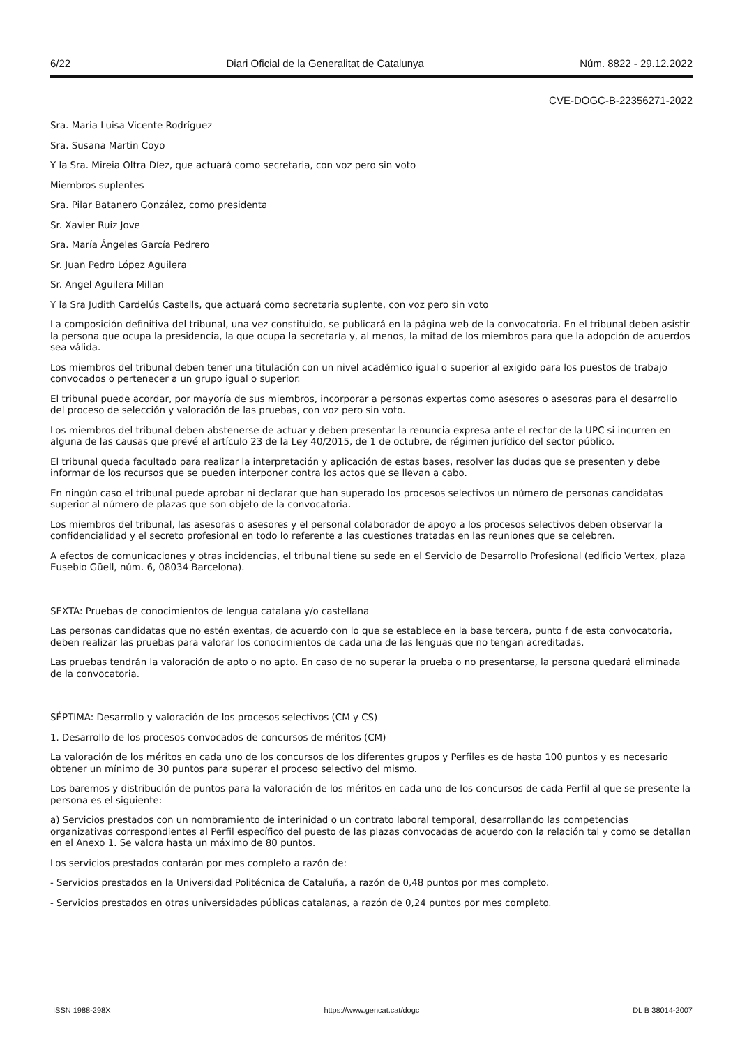6/22 Diari Oficial de la Generalitat de Catalunya Núm. 8822 - 29.12.2022
CVE-DOGC-B-22356271-2022
Sra. Maria Luisa Vicente Rodríguez
Sra. Susana Martin Coyo
Y la Sra. Mireia Oltra Díez, que actuará como secretaria, con voz pero sin voto
Miembros suplentes
Sra. Pilar Batanero González, como presidenta
Sr. Xavier Ruiz Jove
Sra. María Ángeles García Pedrero
Sr. Juan Pedro López Aguilera
Sr. Angel Aguilera Millan
Y la Sra Judith Cardelús Castells, que actuará como secretaria suplente, con voz pero sin voto
La composición definitiva del tribunal, una vez constituido, se publicará en la página web de la convocatoria. En el tribunal deben asistir la persona que ocupa la presidencia, la que ocupa la secretaría y, al menos, la mitad de los miembros para que la adopción de acuerdos sea válida.
Los miembros del tribunal deben tener una titulación con un nivel académico igual o superior al exigido para los puestos de trabajo convocados o pertenecer a un grupo igual o superior.
El tribunal puede acordar, por mayoría de sus miembros, incorporar a personas expertas como asesores o asesoras para el desarrollo del proceso de selección y valoración de las pruebas, con voz pero sin voto.
Los miembros del tribunal deben abstenerse de actuar y deben presentar la renuncia expresa ante el rector de la UPC si incurren en alguna de las causas que prevé el artículo 23 de la Ley 40/2015, de 1 de octubre, de régimen jurídico del sector público.
El tribunal queda facultado para realizar la interpretación y aplicación de estas bases, resolver las dudas que se presenten y debe informar de los recursos que se pueden interponer contra los actos que se llevan a cabo.
En ningún caso el tribunal puede aprobar ni declarar que han superado los procesos selectivos un número de personas candidatas superior al número de plazas que son objeto de la convocatoria.
Los miembros del tribunal, las asesoras o asesores y el personal colaborador de apoyo a los procesos selectivos deben observar la confidencialidad y el secreto profesional en todo lo referente a las cuestiones tratadas en las reuniones que se celebren.
A efectos de comunicaciones y otras incidencias, el tribunal tiene su sede en el Servicio de Desarrollo Profesional (edificio Vertex, plaza Eusebio Güell, núm. 6, 08034 Barcelona).
SEXTA: Pruebas de conocimientos de lengua catalana y/o castellana
Las personas candidatas que no estén exentas, de acuerdo con lo que se establece en la base tercera, punto f de esta convocatoria, deben realizar las pruebas para valorar los conocimientos de cada una de las lenguas que no tengan acreditadas.
Las pruebas tendrán la valoración de apto o no apto. En caso de no superar la prueba o no presentarse, la persona quedará eliminada de la convocatoria.
SÉPTIMA: Desarrollo y valoración de los procesos selectivos (CM y CS)
1. Desarrollo de los procesos convocados de concursos de méritos (CM)
La valoración de los méritos en cada uno de los concursos de los diferentes grupos y Perfiles es de hasta 100 puntos y es necesario obtener un mínimo de 30 puntos para superar el proceso selectivo del mismo.
Los baremos y distribución de puntos para la valoración de los méritos en cada uno de los concursos de cada Perfil al que se presente la persona es el siguiente:
a) Servicios prestados con un nombramiento de interinidad o un contrato laboral temporal, desarrollando las competencias organizativas correspondientes al Perfil específico del puesto de las plazas convocadas de acuerdo con la relación tal y como se detallan en el Anexo 1. Se valora hasta un máximo de 80 puntos.
Los servicios prestados contarán por mes completo a razón de:
- Servicios prestados en la Universidad Politécnica de Cataluña, a razón de 0,48 puntos por mes completo.
- Servicios prestados en otras universidades públicas catalanas, a razón de 0,24 puntos por mes completo.
ISSN 1988-298X https://www.gencat.cat/dogc DL B 38014-2007